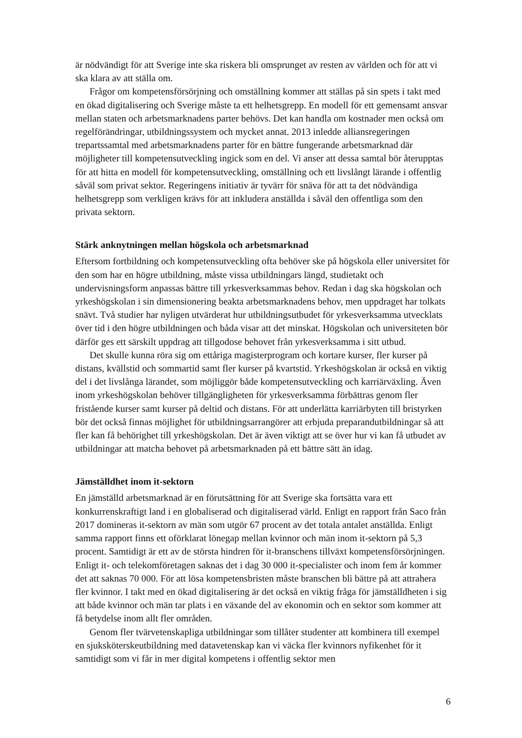är nödvändigt för att Sverige inte ska riskera bli omsprunget av resten av världen och för att vi ska klara av att ställa om.
Frågor om kompetensförsörjning och omställning kommer att ställas på sin spets i takt med en ökad digitalisering och Sverige måste ta ett helhetsgrepp. En modell för ett gemensamt ansvar mellan staten och arbetsmarknadens parter behövs. Det kan handla om kostnader men också om regelförändringar, utbildningssystem och mycket annat. 2013 inledde alliansregeringen trepartssamtal med arbetsmarknadens parter för en bättre fungerande arbetsmarknad där möjligheter till kompetensutveckling ingick som en del. Vi anser att dessa samtal bör återupptas för att hitta en modell för kompetensutveckling, omställning och ett livslångt lärande i offentlig såväl som privat sektor. Regeringens initiativ är tyvärr för snäva för att ta det nödvändiga helhetsgrepp som verkligen krävs för att inkludera anställda i såväl den offentliga som den privata sektorn.
Stärk anknytningen mellan högskola och arbetsmarknad
Eftersom fortbildning och kompetensutveckling ofta behöver ske på högskola eller universitet för den som har en högre utbildning, måste vissa utbildningars längd, studietakt och undervisningsform anpassas bättre till yrkesverksammas behov. Redan i dag ska högskolan och yrkeshögskolan i sin dimensionering beakta arbetsmarknadens behov, men uppdraget har tolkats snävt. Två studier har nyligen utvärderat hur utbildningsutbudet för yrkesverksamma utvecklats över tid i den högre utbildningen och båda visar att det minskat. Högskolan och universiteten bör därför ges ett särskilt uppdrag att tillgodose behovet från yrkesverksamma i sitt utbud.
Det skulle kunna röra sig om ettåriga magisterprogram och kortare kurser, fler kurser på distans, kvällstid och sommartid samt fler kurser på kvartstid. Yrkeshögskolan är också en viktig del i det livslånga lärandet, som möjliggör både kompetensutveckling och karriärväxling. Även inom yrkeshögskolan behöver tillgängligheten för yrkes­verksamma förbättras genom fler fristående kurser samt kurser på deltid och distans. För att underlätta karriärbyten till bristyrken bör det också finnas möjlighet för utbildningsarrangörer att erbjuda preparandutbildningar så att fler kan få behörighet till yrkeshögskolan. Det är även viktigt att se över hur vi kan få utbudet av utbildningar att matcha behovet på arbetsmarknaden på ett bättre sätt än idag.
Jämställdhet inom it-sektorn
En jämställd arbetsmarknad är en förutsättning för att Sverige ska fortsätta vara ett konkurrenskraftigt land i en globaliserad och digitaliserad värld. Enligt en rapport från Saco från 2017 domineras it-sektorn av män som utgör 67 procent av det totala antalet anställda. Enligt samma rapport finns ett oförklarat lönegap mellan kvinnor och män inom it-sektorn på 5,3 procent. Samtidigt är ett av de största hindren för it-branschens tillväxt kompetensförsörjningen. Enligt it- och telekomföretagen saknas det i dag 30 000 it-specialister och inom fem år kommer det att saknas 70 000. För att lösa kompetensbristen måste branschen bli bättre på att attrahera fler kvinnor. I takt med en ökad digitalisering är det också en viktig fråga för jämställdheten i sig att både kvinnor och män tar plats i en växande del av ekonomin och en sektor som kommer att få betydelse inom allt fler områden.
Genom fler tvärvetenskapliga utbildningar som tillåter studenter att kombinera till exempel en sjuksköterskeutbildning med datavetenskap kan vi väcka fler kvinnors nyfikenhet för it samtidigt som vi får in mer digital kompetens i offentlig sektor men
6